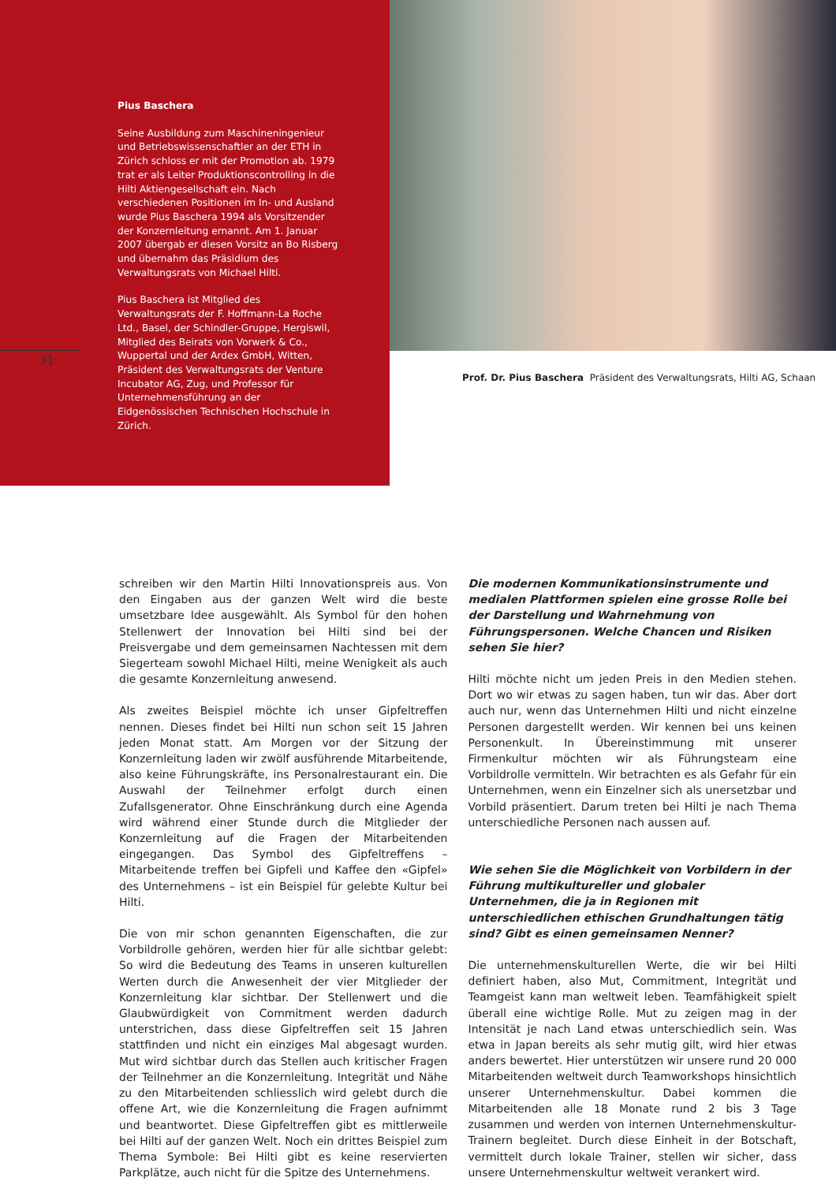Pius Baschera
Seine Ausbildung zum Maschineningenieur und Betriebswissenschaftler an der ETH in Zürich schloss er mit der Promotion ab. 1979 trat er als Leiter Produktionscontrolling in die Hilti Aktiengesellschaft ein. Nach verschiedenen Positionen im In- und Ausland wurde Pius Baschera 1994 als Vorsitzender der Konzernleitung ernannt. Am 1. Januar 2007 übergab er diesen Vorsitz an Bo Risberg und übernahm das Präsidium des Verwaltungsrats von Michael Hilti.
Pius Baschera ist Mitglied des Verwaltungsrats der F. Hoffmann-La Roche Ltd., Basel, der Schindler-Gruppe, Hergiswil, Mitglied des Beirats von Vorwerk & Co., Wuppertal und der Ardex GmbH, Witten, Präsident des Verwaltungsrats der Venture Incubator AG, Zug, und Professor für Unternehmensführung an der Eidgenössischen Technischen Hochschule in Zürich.
31
Prof. Dr. Pius Baschera Präsident des Verwaltungsrats, Hilti AG, Schaan
schreiben wir den Martin Hilti Innovationspreis aus. Von den Eingaben aus der ganzen Welt wird die beste umsetzbare Idee ausgewählt. Als Symbol für den hohen Stellenwert der Innovation bei Hilti sind bei der Preisvergabe und dem gemeinsamen Nachtessen mit dem Siegerteam sowohl Michael Hilti, meine Wenigkeit als auch die gesamte Konzernleitung anwesend.
Als zweites Beispiel möchte ich unser Gipfeltreffen nennen. Dieses findet bei Hilti nun schon seit 15 Jahren jeden Monat statt. Am Morgen vor der Sitzung der Konzernleitung laden wir zwölf ausführende Mitarbeitende, also keine Führungskräfte, ins Personalrestaurant ein. Die Auswahl der Teilnehmer erfolgt durch einen Zufallsgenerator. Ohne Einschränkung durch eine Agenda wird während einer Stunde durch die Mitglieder der Konzernleitung auf die Fragen der Mitarbeitenden eingegangen. Das Symbol des Gipfeltreffens – Mitarbeitende treffen bei Gipfeli und Kaffee den «Gipfel» des Unternehmens – ist ein Beispiel für gelebte Kultur bei Hilti.
Die von mir schon genannten Eigenschaften, die zur Vorbildrolle gehören, werden hier für alle sichtbar gelebt: So wird die Bedeutung des Teams in unseren kulturellen Werten durch die Anwesenheit der vier Mitglieder der Konzernleitung klar sichtbar. Der Stellenwert und die Glaubwürdigkeit von Commitment werden dadurch unterstrichen, dass diese Gipfeltreffen seit 15 Jahren stattfinden und nicht ein einziges Mal abgesagt wurden. Mut wird sichtbar durch das Stellen auch kritischer Fragen der Teilnehmer an die Konzernleitung. Integrität und Nähe zu den Mitarbeitenden schliesslich wird gelebt durch die offene Art, wie die Konzernleitung die Fragen aufnimmt und beantwortet. Diese Gipfeltreffen gibt es mittlerweile bei Hilti auf der ganzen Welt. Noch ein drittes Beispiel zum Thema Symbole: Bei Hilti gibt es keine reservierten Parkplätze, auch nicht für die Spitze des Unternehmens.
Die modernen Kommunikationsinstrumente und medialen Plattformen spielen eine grosse Rolle bei der Darstellung und Wahrnehmung von Führungspersonen. Welche Chancen und Risiken sehen Sie hier?
Hilti möchte nicht um jeden Preis in den Medien stehen. Dort wo wir etwas zu sagen haben, tun wir das. Aber dort auch nur, wenn das Unternehmen Hilti und nicht einzelne Personen dargestellt werden. Wir kennen bei uns keinen Personenkult. In Übereinstimmung mit unserer Firmenkultur möchten wir als Führungsteam eine Vorbildrolle vermitteln. Wir betrachten es als Gefahr für ein Unternehmen, wenn ein Einzelner sich als unersetzbar und Vorbild präsentiert. Darum treten bei Hilti je nach Thema unterschiedliche Personen nach aussen auf.
Wie sehen Sie die Möglichkeit von Vorbildern in der Führung multikultureller und globaler Unternehmen, die ja in Regionen mit unterschiedlichen ethischen Grundhaltungen tätig sind? Gibt es einen gemeinsamen Nenner?
Die unternehmenskulturellen Werte, die wir bei Hilti definiert haben, also Mut, Commitment, Integrität und Teamgeist kann man weltweit leben. Teamfähigkeit spielt überall eine wichtige Rolle. Mut zu zeigen mag in der Intensität je nach Land etwas unterschiedlich sein. Was etwa in Japan bereits als sehr mutig gilt, wird hier etwas anders bewertet. Hier unterstützen wir unsere rund 20 000 Mitarbeitenden weltweit durch Teamworkshops hinsichtlich unserer Unternehmenskultur. Dabei kommen die Mitarbeitenden alle 18 Monate rund 2 bis 3 Tage zusammen und werden von internen Unternehmenskultur-Trainern begleitet. Durch diese Einheit in der Botschaft, vermittelt durch lokale Trainer, stellen wir sicher, dass unsere Unternehmenskultur weltweit verankert wird.